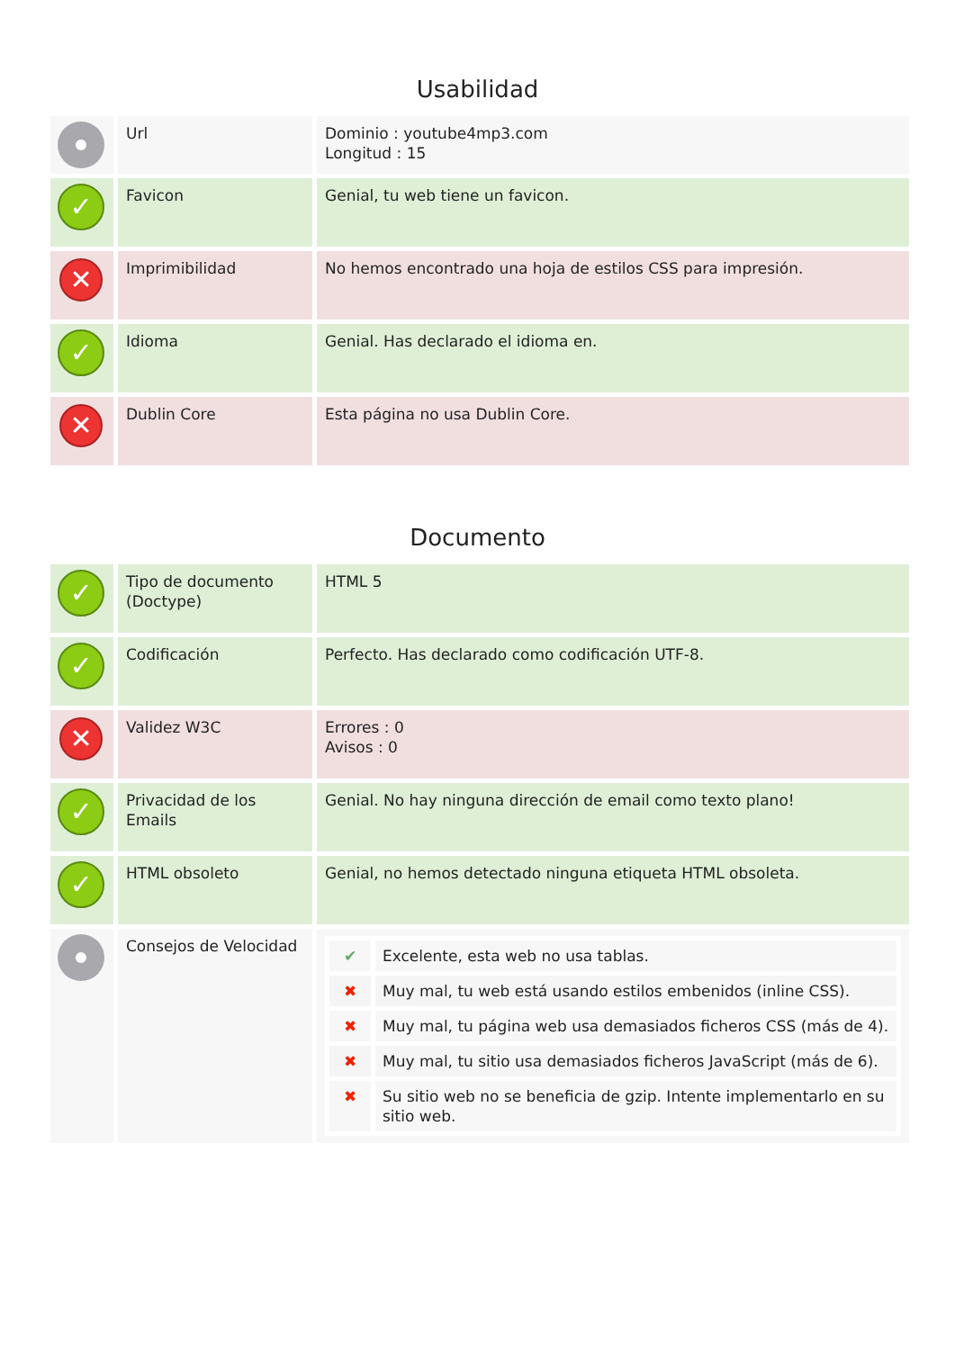Usabilidad
| | Url | Dominio : youtube4mp3.com Longitud : 15 |
| ✓ | Favicon | Genial, tu web tiene un favicon. |
| ✕ | Imprimibilidad | No hemos encontrado una hoja de estilos CSS para impresión. |
| ✓ | Idioma | Genial. Has declarado el idioma en. |
| ✕ | Dublin Core | Esta página no usa Dublin Core. |
Documento
| ✓ | Tipo de documento (Doctype) | HTML 5 |
| ✓ | Codificación | Perfecto. Has declarado como codificación UTF-8. |
| ✕ | Validez W3C | Errores : 0 Avisos : 0 |
| ✓ | Privacidad de los Emails | Genial. No hay ninguna dirección de email como texto plano! |
| ✓ | HTML obsoleto | Genial, no hemos detectado ninguna etiqueta HTML obsoleta. |
| | Consejos de Velocidad | / ✔ / Excelente, esta web no usa tablas. / / ✖ / Muy mal, tu web está usando estilos embenidos (inline CSS). / / ✖ / Muy mal, tu página web usa demasiados ficheros CSS (más de 4). / / ✖ / Muy mal, tu sitio usa demasiados ficheros JavaScript (más de 6). / / ✖ / Su sitio web no se beneficia de gzip. Intente implementarlo en su sitio web. / |